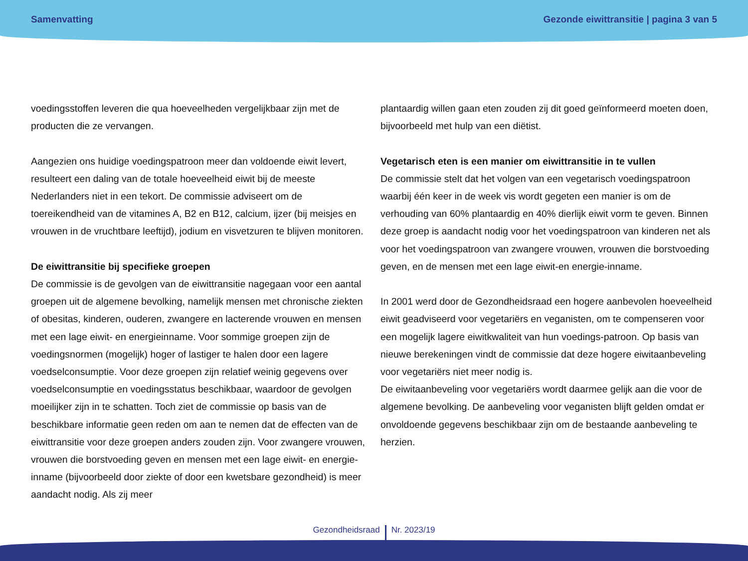Samenvatting Gezonde eiwittransitie | pagina 3 van 5
voedingsstoffen leveren die qua hoeveelheden vergelijkbaar zijn met de producten die ze vervangen.
Aangezien ons huidige voedingspatroon meer dan voldoende eiwit levert, resulteert een daling van de totale hoeveelheid eiwit bij de meeste Nederlanders niet in een tekort. De commissie adviseert om de toereikendheid van de vitamines A, B2 en B12, calcium, ijzer (bij meisjes en vrouwen in de vruchtbare leeftijd), jodium en visvetzuren te blijven monitoren.
De eiwittransitie bij specifieke groepen
De commissie is de gevolgen van de eiwittransitie nagegaan voor een aantal groepen uit de algemene bevolking, namelijk mensen met chronische ziekten of obesitas, kinderen, ouderen, zwangere en lacterende vrouwen en mensen met een lage eiwit- en energieinname. Voor sommige groepen zijn de voedingsnormen (mogelijk) hoger of lastiger te halen door een lagere voedselconsumptie. Voor deze groepen zijn relatief weinig gegevens over voedselconsumptie en voedingsstatus beschikbaar, waardoor de gevolgen moeilijker zijn in te schatten. Toch ziet de commissie op basis van de beschikbare informatie geen reden om aan te nemen dat de effecten van de eiwittransitie voor deze groepen anders zouden zijn. Voor zwangere vrouwen, vrouwen die borstvoeding geven en mensen met een lage eiwit- en energie-inname (bijvoorbeeld door ziekte of door een kwetsbare gezondheid) is meer aandacht nodig. Als zij meer
plantaardig willen gaan eten zouden zij dit goed geïnformeerd moeten doen, bijvoorbeeld met hulp van een diëtist.
Vegetarisch eten is een manier om eiwittransitie in te vullen
De commissie stelt dat het volgen van een vegetarisch voedingspatroon waarbij één keer in de week vis wordt gegeten een manier is om de verhouding van 60% plantaardig en 40% dierlijk eiwit vorm te geven. Binnen deze groep is aandacht nodig voor het voedingspatroon van kinderen net als voor het voedingspatroon van zwangere vrouwen, vrouwen die borstvoeding geven, en de mensen met een lage eiwit-en energie-inname.
In 2001 werd door de Gezondheidsraad een hogere aanbevolen hoeveelheid eiwit geadviseerd voor vegetariërs en veganisten, om te compenseren voor een mogelijk lagere eiwitkwaliteit van hun voedings-patroon. Op basis van nieuwe berekeningen vindt de commissie dat deze hogere eiwitaanbeveling voor vegetariërs niet meer nodig is.
De eiwitaanbeveling voor vegetariërs wordt daarmee gelijk aan die voor de algemene bevolking. De aanbeveling voor veganisten blijft gelden omdat er onvoldoende gegevens beschikbaar zijn om de bestaande aanbeveling te herzien.
Gezondheidsraad Nr. 2023/19